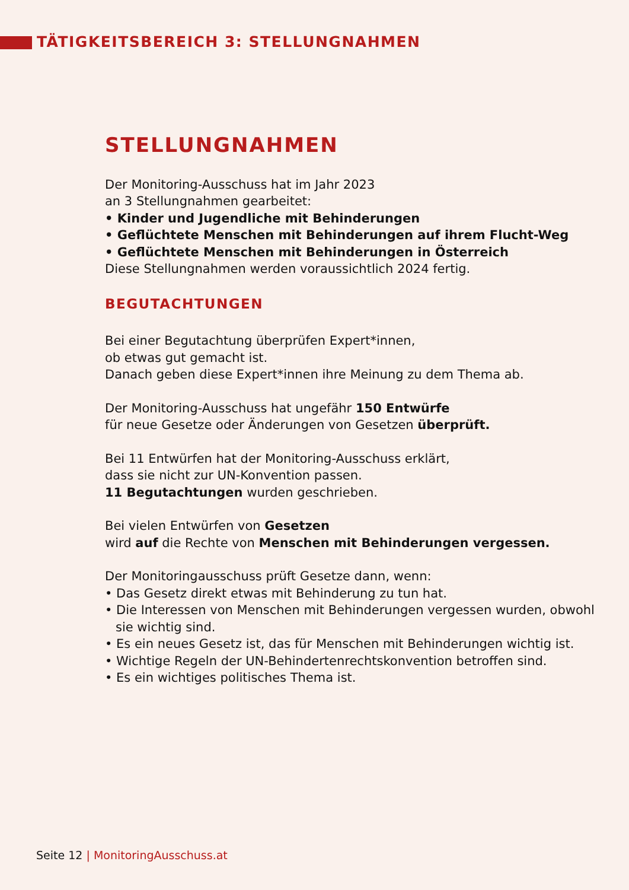TÄTIGKEITSBEREICH 3: STELLUNGNAHMEN
STELLUNGNAHMEN
Der Monitoring-Ausschuss hat im Jahr 2023
an 3 Stellungnahmen gearbeitet:
• Kinder und Jugendliche mit Behinderungen
• Geflüchtete Menschen mit Behinderungen auf ihrem Flucht-Weg
• Geflüchtete Menschen mit Behinderungen in Österreich
Diese Stellungnahmen werden voraussichtlich 2024 fertig.
BEGUTACHTUNGEN
Bei einer Begutachtung überprüfen Expert*innen,
ob etwas gut gemacht ist.
Danach geben diese Expert*innen ihre Meinung zu dem Thema ab.
Der Monitoring-Ausschuss hat ungefähr 150 Entwürfe
für neue Gesetze oder Änderungen von Gesetzen überprüft.
Bei 11 Entwürfen hat der Monitoring-Ausschuss erklärt,
dass sie nicht zur UN-Konvention passen.
11 Begutachtungen wurden geschrieben.
Bei vielen Entwürfen von Gesetzen
wird auf die Rechte von Menschen mit Behinderungen vergessen.
Der Monitoringausschuss prüft Gesetze dann, wenn:
• Das Gesetz direkt etwas mit Behinderung zu tun hat.
• Die Interessen von Menschen mit Behinderungen vergessen wurden, obwohl sie wichtig sind.
• Es ein neues Gesetz ist, das für Menschen mit Behinderungen wichtig ist.
• Wichtige Regeln der UN-Behindertenrechtskonvention betroffen sind.
• Es ein wichtiges politisches Thema ist.
Seite 12 | MonitoringAusschuss.at